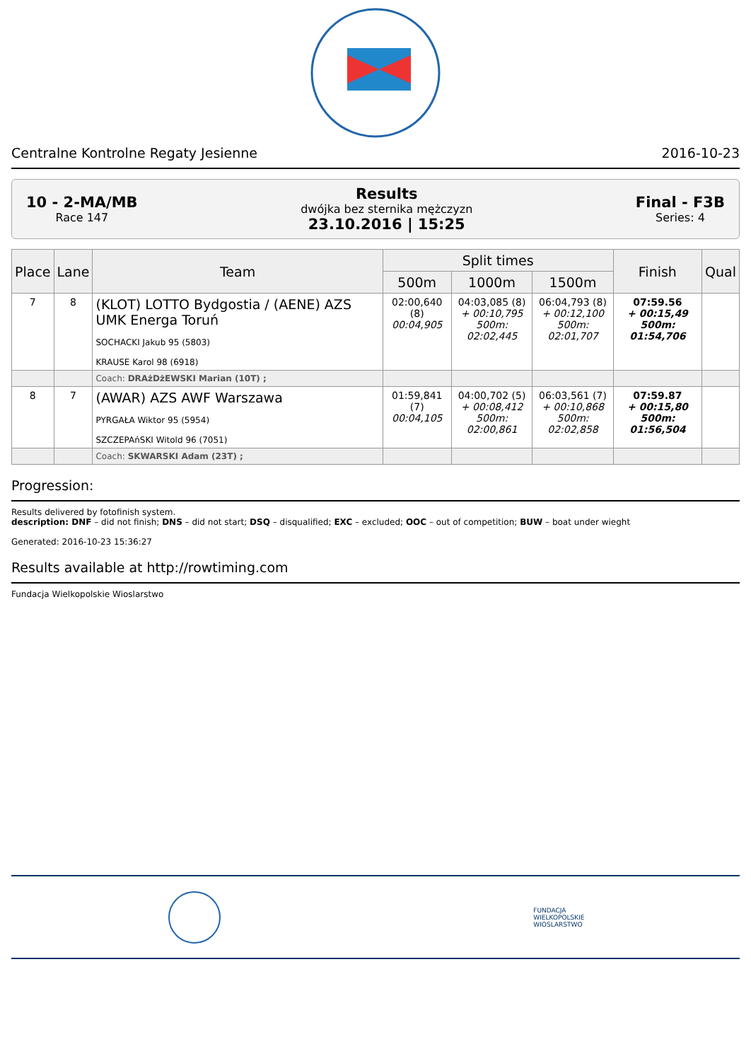Centralne Kontrolne Regaty Jesienne 2016-10-23
10 - 2-MA/MB
Race 147
Results
dwójka bez sternika mężczyzn
23.10.2016 | 15:25
Final - F3B
Series: 4
| Place | Lane | Team | Split times | | | Finish | Qual |
| --- | --- | --- | --- | --- | --- | --- | --- |
| | | | 500m | 1000m | 1500m | | |
| 7 | 8 | (KLOT) LOTTO Bydgostia / (AENE) AZS UMK Energa Toruń SOCHACKI Jakub 95 (5803) KRAUSE Karol 98 (6918) | 02:00,640 (8) 00:04,905 | 04:03,085 (8) + 00:10,795 500m: 02:02,445 | 06:04,793 (8) + 00:12,100 500m: 02:01,707 | 07:59.56 + 00:15,49 500m: 01:54,706 | |
| | | Coach: DRAżDżEWSKI Marian (10T) ; | | | | | |
| 8 | 7 | (AWAR) AZS AWF Warszawa PYRGAŁA Wiktor 95 (5954) SZCZEPAńSKI Witold 96 (7051) | 01:59,841 (7) 00:04,105 | 04:00,702 (5) + 00:08,412 500m: 02:00,861 | 06:03,561 (7) + 00:10,868 500m: 02:02,858 | 07:59.87 + 00:15,80 500m: 01:56,504 | |
| | | Coach: SKWARSKI Adam (23T) ; | | | | | |
Progression:
Results delivered by fotofinish system.
description: DNF – did not finish; DNS – did not start; DSQ – disqualified; EXC – excluded; OOC – out of competition; BUW – boat under wieght
Generated: 2016-10-23 15:36:27
Results available at http://rowtiming.com
Fundacja Wielkopolskie Wioslarstwo
FUNDACJA
WIELKOPOLSKIE
WIOSLARSTWO